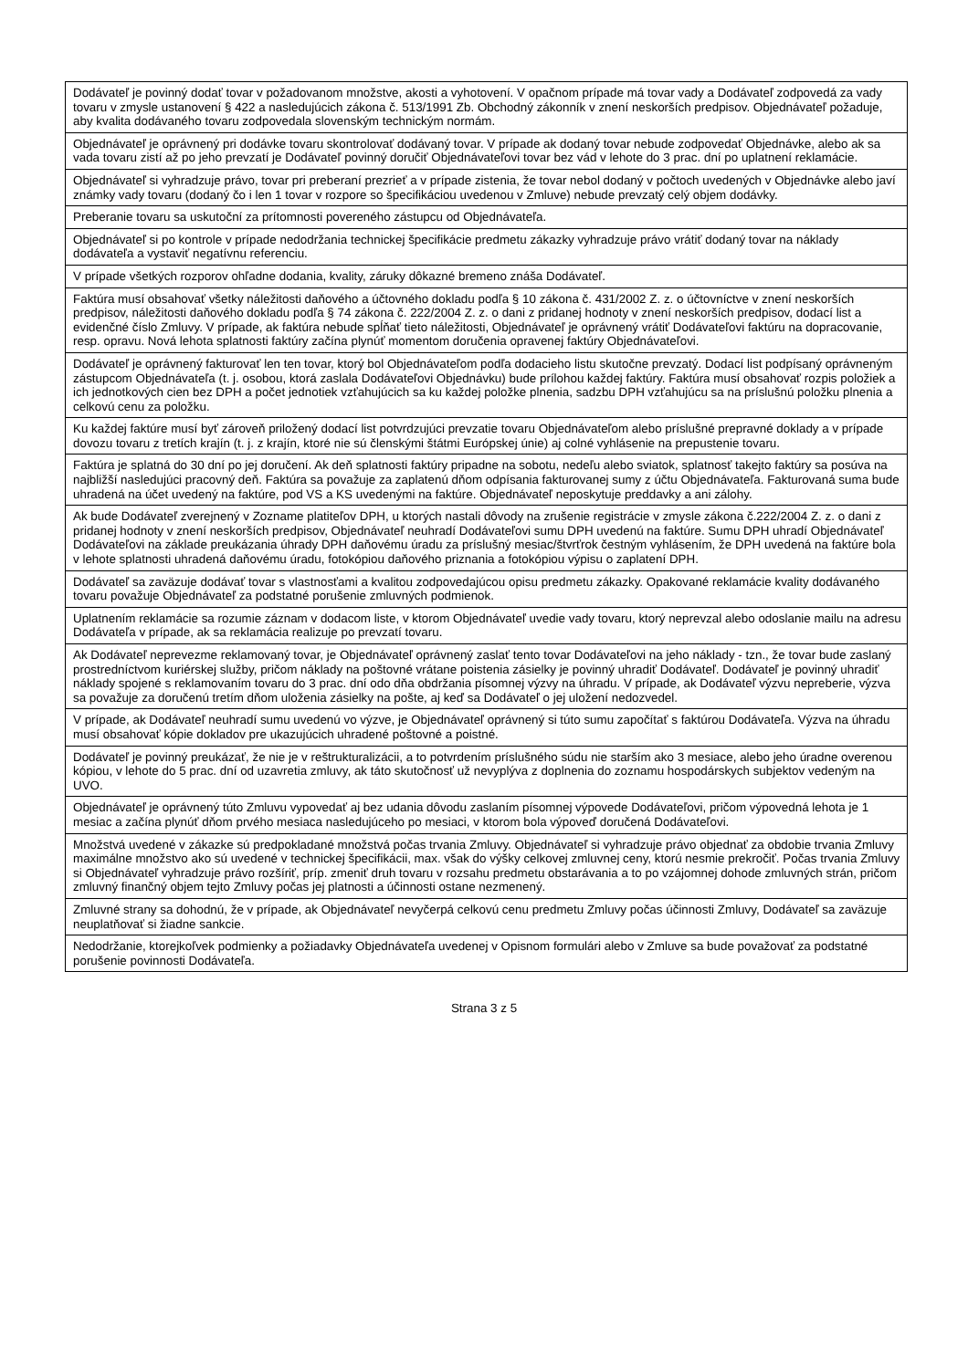| Dodávateľ je povinný dodať tovar v požadovanom množstve, akosti a vyhotovení. V opačnom prípade má tovar vady a Dodávateľ zodpovedá za vady tovaru v zmysle ustanovení § 422 a nasledujúcich zákona č. 513/1991 Zb. Obchodný zákonník v znení neskorších predpisov. Objednávateľ požaduje, aby kvalita dodávaného tovaru zodpovedala slovenským technickým normám. |
| Objednávateľ je oprávnený pri dodávke tovaru skontrolovať dodávaný tovar. V prípade ak dodaný tovar nebude zodpovedať Objednávke, alebo ak sa vada tovaru zistí až po jeho prevzatí je Dodávateľ povinný doručiť Objednávateľovi tovar bez vád v lehote do 3 prac. dní po uplatnení reklamácie. |
| Objednávateľ si vyhradzuje právo, tovar pri preberaní prezrieť a v prípade zistenia, že tovar nebol dodaný v počtoch uvedených v Objednávke alebo javí známky vady tovaru (dodaný čo i len 1 tovar v rozpore so špecifikáciou uvedenou v Zmluve) nebude prevzatý celý objem dodávky. |
| Preberanie tovaru sa uskutoční za prítomnosti povereného zástupcu od Objednávateľa. |
| Objednávateľ si po kontrole v prípade nedodržania technickej špecifikácie predmetu zákazky vyhradzuje právo vrátiť dodaný tovar na náklady dodávateľa a vystaviť negatívnu referenciu. |
| V prípade všetkých rozporov ohľadne dodania, kvality, záruky dôkazné bremeno znáša Dodávateľ. |
| Faktúra musí obsahovať všetky náležitosti daňového a účtovného dokladu podľa § 10 zákona č. 431/2002 Z. z. o účtovníctve v znení neskorších predpisov, náležitosti daňového dokladu podľa § 74 zákona č. 222/2004 Z. z. o dani z pridanej hodnoty v znení neskorších predpisov, dodací list a evidenčné číslo Zmluvy. V prípade, ak faktúra nebude spĺňať tieto náležitosti, Objednávateľ je oprávnený vrátiť Dodávateľovi faktúru na dopracovanie, resp. opravu. Nová lehota splatnosti faktúry začína plynúť momentom doručenia opravenej faktúry Objednávateľovi. |
| Dodávateľ je oprávnený fakturovať len ten tovar, ktorý bol Objednávateľom podľa dodacieho listu skutočne prevzatý. Dodací list podpísaný oprávneným zástupcom Objednávateľa (t. j. osobou, ktorá zaslala Dodávateľovi Objednávku) bude prílohou každej faktúry. Faktúra musí obsahovať rozpis položiek a ich jednotkových cien bez DPH a počet jednotiek vzťahujúcich sa ku každej položke plnenia, sadzbu DPH vzťahujúcu sa na príslušnú položku plnenia a celkovú cenu za položku. |
| Ku každej faktúre musí byť zároveň priložený dodací list potvrdzujúci prevzatie tovaru Objednávateľom alebo príslušné prepravné doklady a v prípade dovozu tovaru z tretích krajín (t. j. z krajín, ktoré nie sú členskými štátmi Európskej únie) aj colné vyhlásenie na prepustenie tovaru. |
| Faktúra je splatná do 30 dní po jej doručení. Ak deň splatnosti faktúry pripadne na sobotu, nedeľu alebo sviatok, splatnosť takejto faktúry sa posúva na najbližší nasledujúci pracovný deň. Faktúra sa považuje za zaplatenú dňom odpísania fakturovanej sumy z účtu Objednávateľa. Fakturovaná suma bude uhradená na účet uvedený na faktúre, pod VS a KS uvedenými na faktúre. Objednávateľ neposkytuje preddavky a ani zálohy. |
| Ak bude Dodávateľ zverejnený v Zozname platiteľov DPH, u ktorých nastali dôvody na zrušenie registrácie v zmysle zákona č.222/2004 Z. z. o dani z pridanej hodnoty v znení neskorších predpisov, Objednávateľ neuhradí Dodávateľovi sumu DPH uvedenú na faktúre. Sumu DPH uhradí Objednávateľ Dodávateľovi na základe preukázania úhrady DPH daňovému úradu za príslušný mesiac/štvrťrok čestným vyhlásením, že DPH uvedená na faktúre bola v lehote splatnosti uhradená daňovému úradu, fotokópiou daňového priznania a fotokópiou výpisu o zaplatení DPH. |
| Dodávateľ sa zaväzuje dodávať tovar s vlastnosťami a kvalitou zodpovedajúcou opisu predmetu zákazky. Opakované reklamácie kvality dodávaného tovaru považuje Objednávateľ za podstatné porušenie zmluvných podmienok. |
| Uplatnením reklamácie sa rozumie záznam v dodacom liste, v ktorom Objednávateľ uvedie vady tovaru, ktorý neprevzal alebo odoslanie mailu na adresu Dodávateľa v prípade, ak sa reklamácia realizuje po prevzatí tovaru. |
| Ak Dodávateľ neprevezme reklamovaný tovar, je Objednávateľ oprávnený zaslať tento tovar Dodávateľovi na jeho náklady - tzn., že tovar bude zaslaný prostredníctvom kuriérskej služby, pričom náklady na poštovné vrátane poistenia zásielky je povinný uhradiť Dodávateľ. Dodávateľ je povinný uhradiť náklady spojené s reklamovaním tovaru do 3 prac. dní odo dňa obdržania písomnej výzvy na úhradu. V prípade, ak Dodávateľ výzvu nepreberie, výzva sa považuje za doručenú tretím dňom uloženia zásielky na pošte, aj keď sa Dodávateľ o jej uložení nedozvedel. |
| V prípade, ak Dodávateľ neuhradí sumu uvedenú vo výzve, je Objednávateľ oprávnený si túto sumu započítať s faktúrou Dodávateľa. Výzva na úhradu musí obsahovať kópie dokladov pre ukazujúcich uhradené poštovné a poistné. |
| Dodávateľ je povinný preukázať, že nie je v reštrukturalizácii, a to potvrdením príslušného súdu nie starším ako 3 mesiace, alebo jeho úradne overenou kópiou, v lehote do 5 prac. dní od uzavretia zmluvy, ak táto skutočnosť už nevyplýva z doplnenia do zoznamu hospodárskych subjektov vedeným na UVO. |
| Objednávateľ je oprávnený túto Zmluvu vypovedať aj bez udania dôvodu zaslaním písomnej výpovede Dodávateľovi, pričom výpovedná lehota je 1 mesiac a začína plynúť dňom prvého mesiaca nasledujúceho po mesiaci, v ktorom bola výpoveď doručená Dodávateľovi. |
| Množstvá uvedené v zákazke sú predpokladané množstvá počas trvania Zmluvy. Objednávateľ si vyhradzuje právo objednať za obdobie trvania Zmluvy maximálne množstvo ako sú uvedené v technickej špecifikácii, max. však do výšky celkovej zmluvnej ceny, ktorú nesmie prekročiť. Počas trvania Zmluvy si Objednávateľ vyhradzuje právo rozšíriť, príp. zmeniť druh tovaru v rozsahu predmetu obstarávania a to po vzájomnej dohode zmluvných strán, pričom zmluvný finančný objem tejto Zmluvy počas jej platnosti a účinnosti ostane nezmenený. |
| Zmluvné strany sa dohodnú, že v prípade, ak Objednávateľ nevyčerpá celkovú cenu predmetu Zmluvy počas účinnosti Zmluvy, Dodávateľ sa zaväzuje neuplatňovať si žiadne sankcie. |
| Nedodržanie, ktorejkoľvek podmienky a požiadavky Objednávateľa uvedenej v Opisnom formulári alebo v Zmluve sa bude považovať za podstatné porušenie povinnosti Dodávateľa. |
Strana 3 z 5